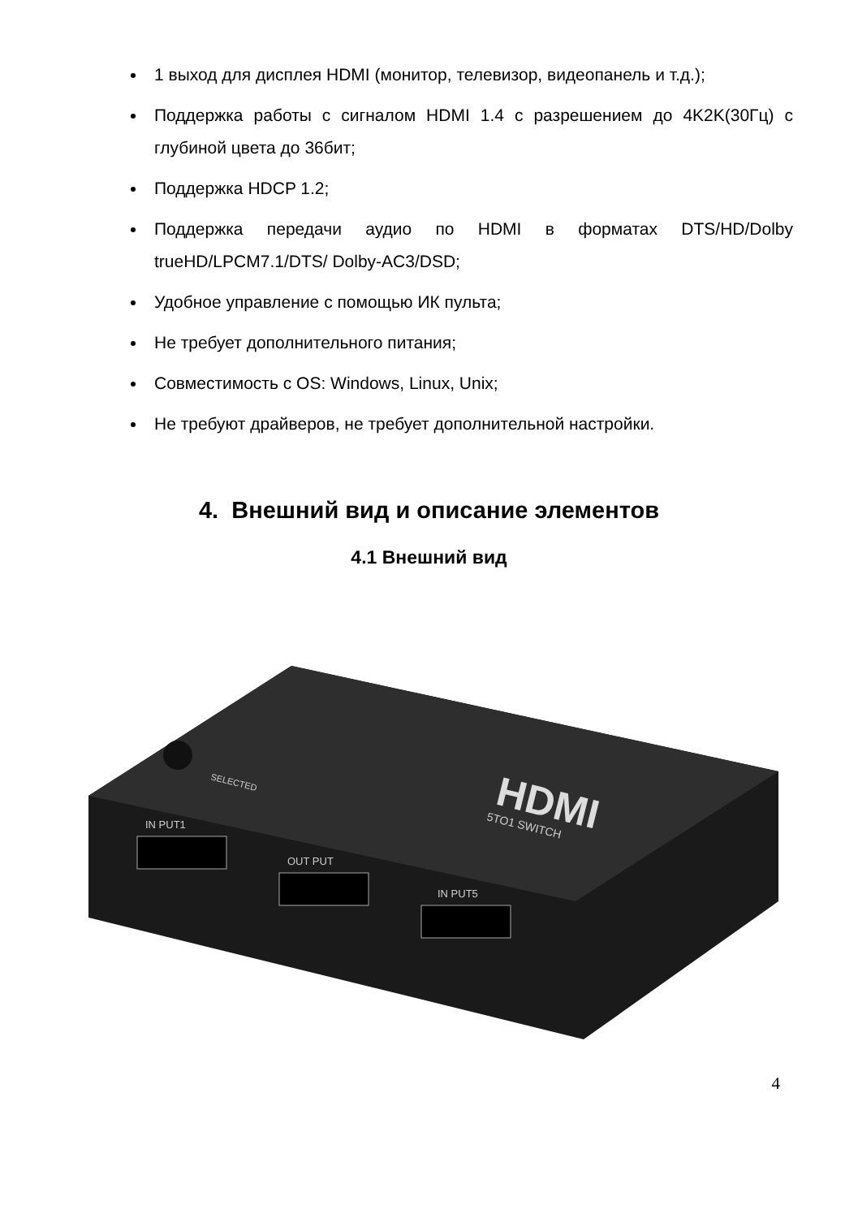1 выход для дисплея HDMI (монитор, телевизор, видеопанель и т.д.);
Поддержка работы с сигналом HDMI 1.4 с разрешением до 4K2K(30Гц) с глубиной цвета до 36бит;
Поддержка HDCP 1.2;
Поддержка передачи аудио по HDMI в форматах DTS/HD/Dolby trueHD/LPCM7.1/DTS/ Dolby-AC3/DSD;
Удобное управление с помощью ИК пульта;
Не требует дополнительного питания;
Совместимость с OS: Windows, Linux, Unix;
Не требуют драйверов, не требует дополнительной настройки.
4. Внешний вид и описание элементов
4.1 Внешний вид
HDMI
5TO1 SWITCH
SELECTED
IN PUT1
OUT PUT
IN PUT5
4